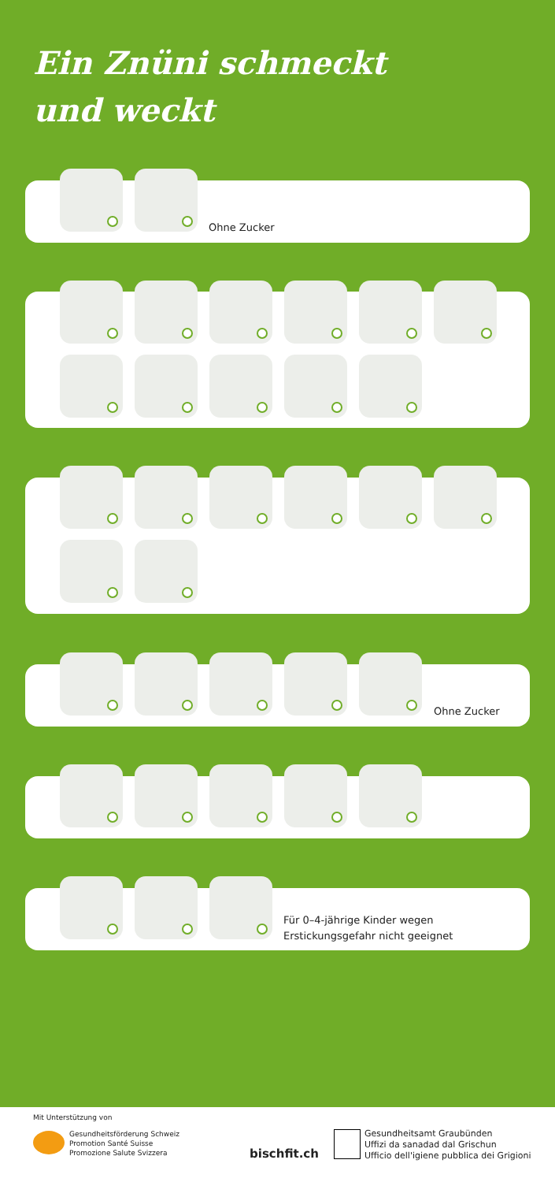Ein Znüni schmeckt
und weckt
Ohne Zucker
Ohne Zucker
Für 0–4-jährige Kinder wegen
Erstickungsgefahr nicht geeignet
Mit Unterstützung von
Gesundheitsförderung Schweiz
Promotion Santé Suisse
Promozione Salute Svizzera
bischfit.ch
Gesundheitsamt Graubünden
Uffizi da sanadad dal Grischun
Ufficio dell'igiene pubblica dei Grigioni